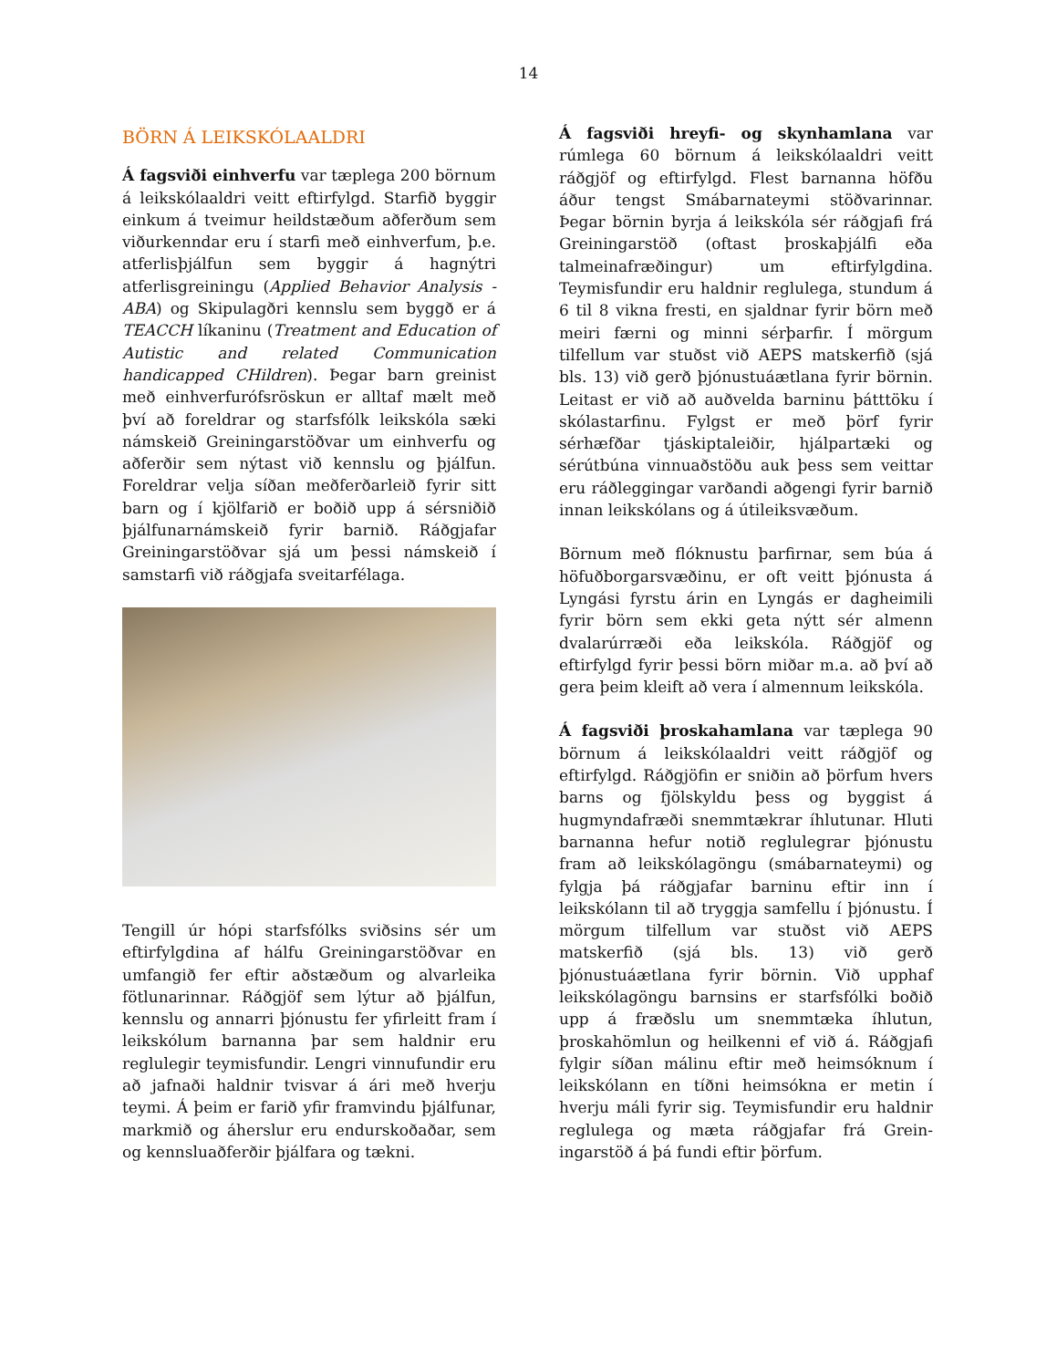14
BÖRN Á LEIKSKÓLAALDRI
Á fagsviði einhverfu var tæplega 200 börnum á leikskólaaldri veitt eftirfylgd. Starfið byggir einkum á tveimur heildstæðum aðferðum sem viðurkenndar eru í starfi með einhverfum, þ.e. atferlisþjálfun sem byggir á hagnýtri atferlisgreiningu (Applied Behavior Analysis - ABA) og Skipulagðri kennslu sem byggð er á TEACCH líkaninu (Treatment and Education of Autistic and related Communication handicapped CHildren). Þegar barn greinist með einhverfurófsröskun er alltaf mælt með því að foreldrar og starfsfólk leikskóla sæki námskeið Greiningarstöðvar um einhverfu og aðferðir sem nýtast við kennslu og þjálfun. Foreldrar velja síðan meðferðarleið fyrir sitt barn og í kjölfarið er boðið upp á sérsniðið þjálfunarnámskeið fyrir barnið. Ráðgjafar Greiningarstöðvar sjá um þessi námskeið í samstarfi við ráðgjafa sveitarfélaga.
Tengill úr hópi starfsfólks sviðsins sér um eftirfylgdina af hálfu Greiningarstöðvar en umfangið fer eftir aðstæðum og alvarleika fötlunarinnar. Ráðgjöf sem lýtur að þjálfun, kennslu og annarri þjónustu fer yfirleitt fram í leikskólum barnanna þar sem haldnir eru reglulegir teymisfundir. Lengri vinnufundir eru að jafnaði haldnir tvisvar á ári með hverju teymi. Á þeim er farið yfir framvindu þjálfunar, markmið og áherslur eru endurskoðaðar, sem og kennsluaðferðir þjálfara og tækni.
Á fagsviði hreyfi- og skynhamlana var rúmlega 60 börnum á leikskólaaldri veitt ráðgjöf og eftirfylgd. Flest barnanna höfðu áður tengst Smábarnateymi stöðvarinnar. Þegar börnin byrja á leikskóla sér ráðgjafi frá Greiningarstöð (oftast þroskaþjálfi eða talmeinafræðingur) um eftirfylgdina. Teymisfundir eru haldnir reglulega, stundum á 6 til 8 vikna fresti, en sjaldnar fyrir börn með meiri færni og minni sérþarfir. Í mörgum tilfellum var stuðst við AEPS matskerfið (sjá bls. 13) við gerð þjónustuáætlana fyrir börnin. Leitast er við að auðvelda barninu þátttöku í skólastarfinu. Fylgst er með þörf fyrir sérhæfðar tjáskiptaleiðir, hjálpartæki og sérútbúna vinnuaðstöðu auk þess sem veittar eru ráðleggingar varðandi aðgengi fyrir barnið innan leikskólans og á útileiksvæðum.
Börnum með flóknustu þarfirnar, sem búa á höfuðborgarsvæðinu, er oft veitt þjónusta á Lyngási fyrstu árin en Lyngás er dagheimili fyrir börn sem ekki geta nýtt sér almenn dvalarúrræði eða leikskóla. Ráðgjöf og eftirfylgd fyrir þessi börn miðar m.a. að því að gera þeim kleift að vera í almennum leikskóla.
Á fagsviði þroskahamlana var tæplega 90 börnum á leikskólaaldri veitt ráðgjöf og eftirfylgd. Ráðgjöfin er sniðin að þörfum hvers barns og fjölskyldu þess og byggist á hugmyndafræði snemmtækrar íhlutunar. Hluti barnanna hefur notið reglulegrar þjónustu fram að leikskólagöngu (smábarnateymi) og fylgja þá ráðgjafar barninu eftir inn í leikskólann til að tryggja samfellu í þjónustu. Í mörgum tilfellum var stuðst við AEPS matskerfið (sjá bls. 13) við gerð þjónustuáætlana fyrir börnin. Við upphaf leikskólagöngu barnsins er starfsfólki boðið upp á fræðslu um snemmtæka íhlutun, þroskahömlun og heilkenni ef við á. Ráðgjafi fylgir síðan málinu eftir með heimsóknum í leikskólann en tíðni heimsókna er metin í hverju máli fyrir sig. Teymisfundir eru haldnir reglulega og mæta ráðgjafar frá Grein-ingarstöð á þá fundi eftir þörfum.